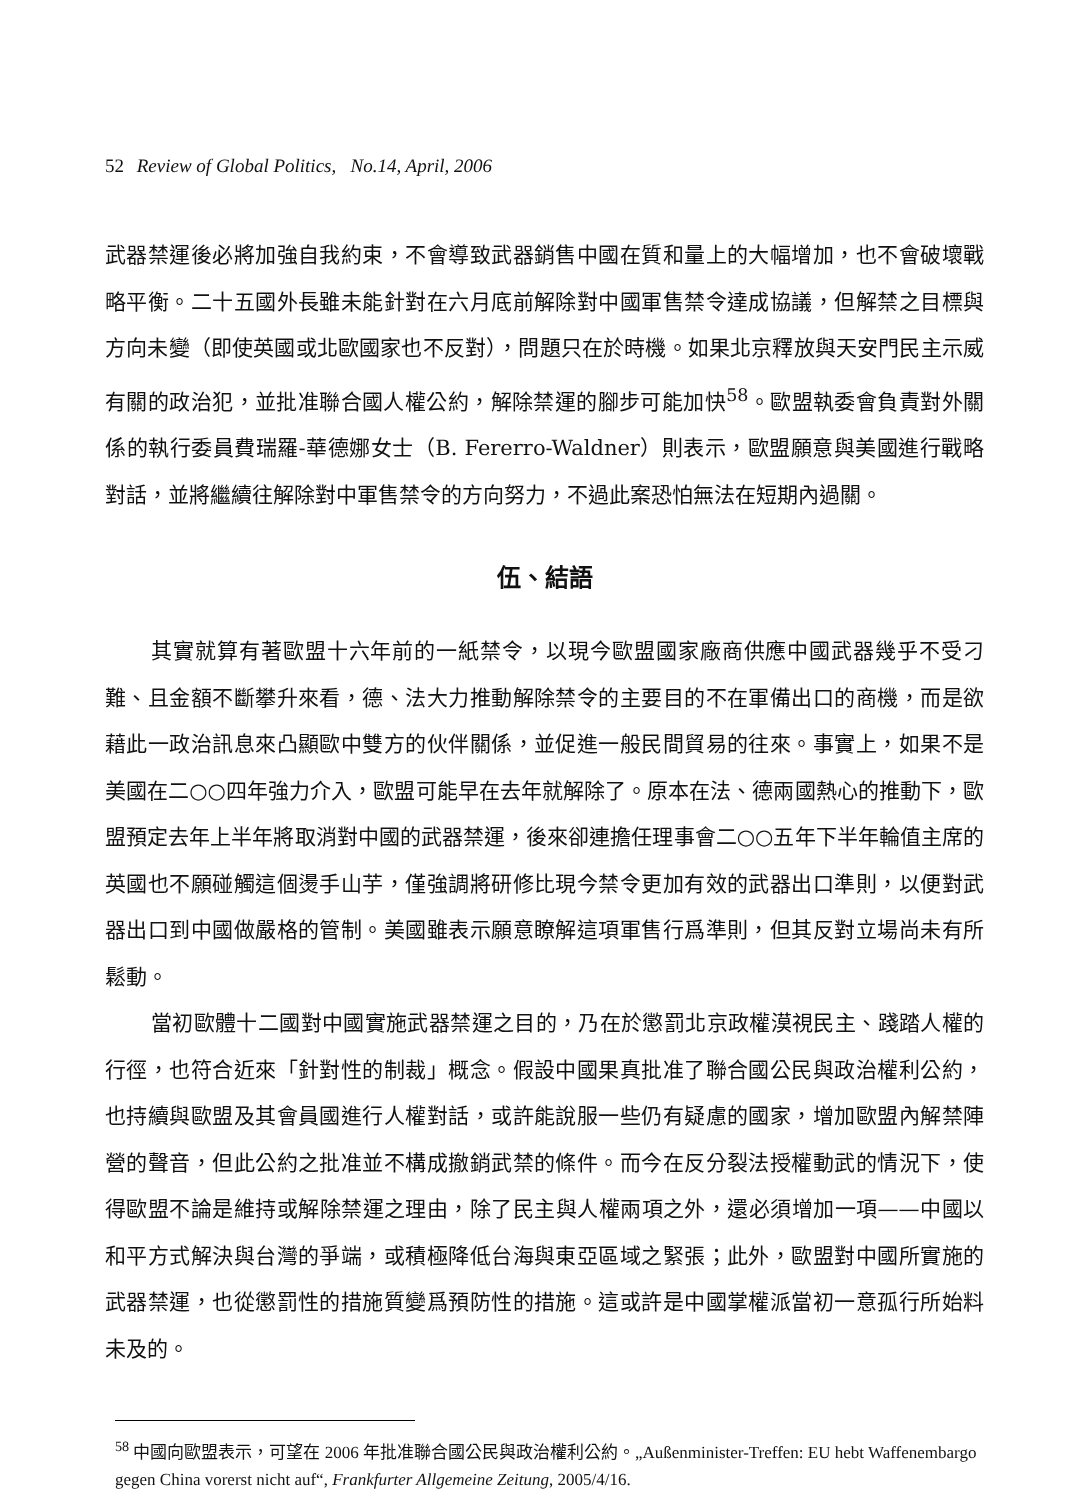52 Review of Global Politics, No.14, April, 2006
武器禁運後必將加強自我約束，不會導致武器銷售中國在質和量上的大幅增加，也不會破壞戰略平衡。二十五國外長雖未能針對在六月底前解除對中國軍售禁令達成協議，但解禁之目標與方向未變（即使英國或北歐國家也不反對），問題只在於時機。如果北京釋放與天安門民主示威有關的政治犯，並批准聯合國人權公約，解除禁運的腳步可能加快<sup>58</sup>。歐盟執委會負責對外關係的執行委員費瑞羅-華德娜女士（B. Fererro-Waldner）則表示，歐盟願意與美國進行戰略對話，並將繼續往解除對中軍售禁令的方向努力，不過此案恐怕無法在短期內過關。
伍、結語
其實就算有著歐盟十六年前的一紙禁令，以現今歐盟國家廠商供應中國武器幾乎不受刁難、且金額不斷攀升來看，德、法大力推動解除禁令的主要目的不在軍備出口的商機，而是欲藉此一政治訊息來凸顯歐中雙方的伙伴關係，並促進一般民間貿易的往來。事實上，如果不是美國在二○○四年強力介入，歐盟可能早在去年就解除了。原本在法、德兩國熱心的推動下，歐盟預定去年上半年將取消對中國的武器禁運，後來卻連擔任理事會二○○五年下半年輪值主席的英國也不願碰觸這個燙手山芋，僅強調將研修比現今禁令更加有效的武器出口準則，以便對武器出口到中國做嚴格的管制。美國雖表示願意瞭解這項軍售行爲準則，但其反對立場尚未有所鬆動。
當初歐體十二國對中國實施武器禁運之目的，乃在於懲罰北京政權漠視民主、踐踏人權的行徑，也符合近來「針對性的制裁」概念。假設中國果真批准了聯合國公民與政治權利公約，也持續與歐盟及其會員國進行人權對話，或許能說服一些仍有疑慮的國家，增加歐盟內解禁陣營的聲音，但此公約之批准並不構成撤銷武禁的條件。而今在反分裂法授權動武的情況下，使得歐盟不論是維持或解除禁運之理由，除了民主與人權兩項之外，還必須增加一項——中國以和平方式解決與台灣的爭端，或積極降低台海與東亞區域之緊張；此外，歐盟對中國所實施的武器禁運，也從懲罰性的措施質變爲預防性的措施。這或許是中國掌權派當初一意孤行所始料未及的。
<sup>58</sup> 中國向歐盟表示，可望在 2006 年批准聯合國公民與政治權利公約。„Außenminister-Treffen: EU hebt Waffenembargo gegen China vorerst nicht auf“, Frankfurter Allgemeine Zeitung, 2005/4/16.